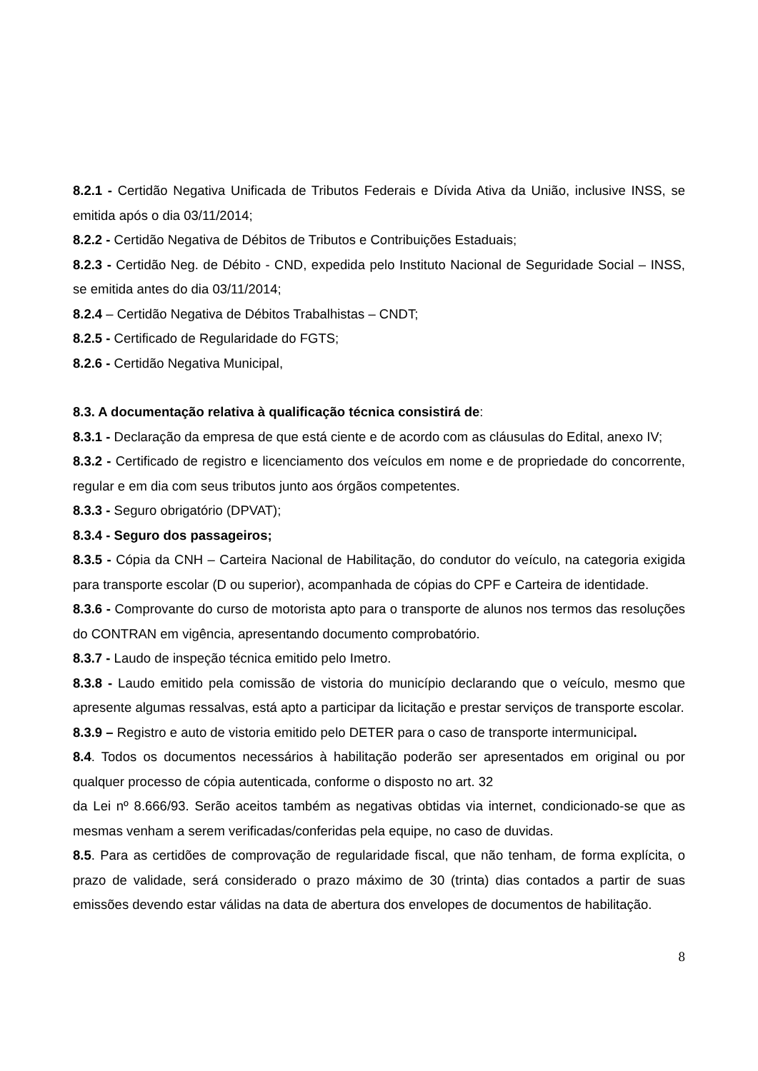8.2.1 - Certidão Negativa Unificada de Tributos Federais e Dívida Ativa da União, inclusive INSS, se emitida após o dia 03/11/2014;
8.2.2 - Certidão Negativa de Débitos de Tributos e Contribuições Estaduais;
8.2.3 - Certidão Neg. de Débito - CND, expedida pelo Instituto Nacional de Seguridade Social – INSS, se emitida antes do dia 03/11/2014;
8.2.4 – Certidão Negativa de Débitos Trabalhistas – CNDT;
8.2.5 - Certificado de Regularidade do FGTS;
8.2.6 - Certidão Negativa Municipal,
8.3. A documentação relativa à qualificação técnica consistirá de:
8.3.1 - Declaração da empresa de que está ciente e de acordo com as cláusulas do Edital, anexo IV;
8.3.2 - Certificado de registro e licenciamento dos veículos em nome e de propriedade do concorrente, regular e em dia com seus tributos junto aos órgãos competentes.
8.3.3 - Seguro obrigatório (DPVAT);
8.3.4 - Seguro dos passageiros;
8.3.5 - Cópia da CNH – Carteira Nacional de Habilitação, do condutor do veículo, na categoria exigida para transporte escolar (D ou superior), acompanhada de cópias do CPF e Carteira de identidade.
8.3.6 - Comprovante do curso de motorista apto para o transporte de alunos nos termos das resoluções do CONTRAN em vigência, apresentando documento comprobatório.
8.3.7 - Laudo de inspeção técnica emitido pelo Imetro.
8.3.8 - Laudo emitido pela comissão de vistoria do município declarando que o veículo, mesmo que apresente algumas ressalvas, está apto a participar da licitação e prestar serviços de transporte escolar.
8.3.9 – Registro e auto de vistoria emitido pelo DETER para o caso de transporte intermunicipal.
8.4. Todos os documentos necessários à habilitação poderão ser apresentados em original ou por qualquer processo de cópia autenticada, conforme o disposto no art. 32
da Lei nº 8.666/93. Serão aceitos também as negativas obtidas via internet, condicionado-se que as mesmas venham a serem verificadas/conferidas pela equipe, no caso de duvidas.
8.5. Para as certidões de comprovação de regularidade fiscal, que não tenham, de forma explícita, o prazo de validade, será considerado o prazo máximo de 30 (trinta) dias contados a partir de suas emissões devendo estar válidas na data de abertura dos envelopes de documentos de habilitação.
8